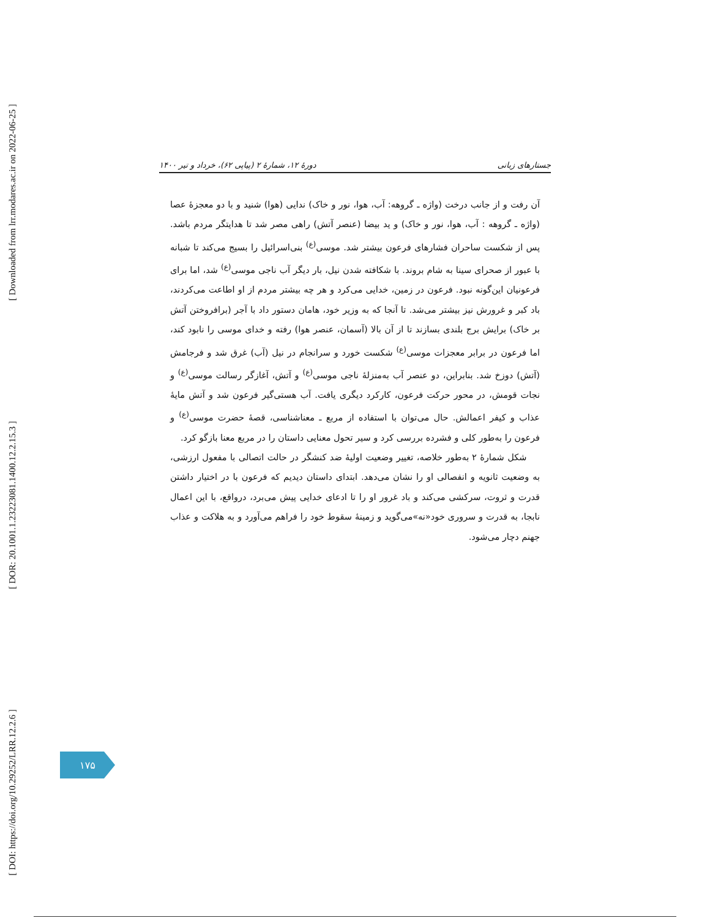[ Downloaded from lrr.modares.ac.ir on 2022-06-25 ]
[ DOR: 20.1001.1.23223081.1400.12.2.15.3 ]
[ DOI: https://doi.org/10.29252/LRR.12.2.6 ]
جستارهای زبانی دورهٔ ۱۲، شمارهٔ ۲ (پیاپی ۶۲)، خرداد و تیر ۱۴۰۰
آن رفت و از جانب درخت (واژه ـ گروهه: آب، هوا، نور و خاک) ندایی (هوا) شنید و با دو معجزهٔ عصا (واژه ـ گروهه : آب، هوا، نور و خاک) و ید بیضا (عنصر آتش) راهی مصر شد تا هدایتگر مردم باشد. پس از شکست ساحران فشارهای فرعون بیشتر شد. موسی<sup>(ع)</sup> بنی‌اسرائیل را بسیج می‌کند تا شبانه با عبور از صحرای سینا به شام بروند. با شکافته شدن نیل، بار دیگر آب ناجی موسی<sup>(ع)</sup> شد، اما برای فرعونیان این‌گونه نبود. فرعون در زمین، خدایی می‌کرد و هر چه بیشتر مردم از او اطاعت می‌کردند، باد کبر و غرورش نیز بیشتر می‌شد. تا آنجا که به وزیر خود، هامان دستور داد با آجر (برافروختن آتش بر خاک) برایش برج بلندی بسازند تا از آن بالا (آسمان، عنصر هوا) رفته و خدای موسی را نابود کند، اما فرعون در برابر معجزات موسی<sup>(ع)</sup> شکست خورد و سرانجام در نیل (آب) غرق شد و فرجامش (آتش) دوزخ شد. بنابراین، دو عنصر آب به‌منزلهٔ ناجی موسی<sup>(ع)</sup> و آتش، آغازگر رسالت موسی<sup>(ع)</sup> و نجات قومش، در محور حرکت فرعون، کارکرد دیگری یافت. آب هستی‌گیر فرعون شد و آتش مایهٔ عذاب و کیفر اعمالش. حال می‌توان با استفاده از مربع ـ معناشناسی، قصهٔ حضرت موسی<sup>(ع)</sup> و فرعون را به‌طور کلی و فشرده بررسی کرد و سیر تحول معنایی داستان را در مربع معنا بازگو کرد.
شکل شمارهٔ ۲ به‌طور خلاصه، تغییر وضعیت اولیهٔ ضد کنشگر در حالت اتصالی با مفعول ارزشی، به وضعیت ثانویه و انفصالی او را نشان می‌دهد. ابتدای داستان دیدیم که فرعون با در اختیار داشتن قدرت و ثروت، سرکشی می‌کند و باد غرور او را تا ادعای خدایی پیش می‌برد، درواقع، با این اعمال نابجا، به قدرت و سروری خود«نه»می‌گوید و زمینهٔ سقوط خود را فراهم می‌آورد و به هلاکت و عذاب جهنم دچار می‌شود.
۱۷۵